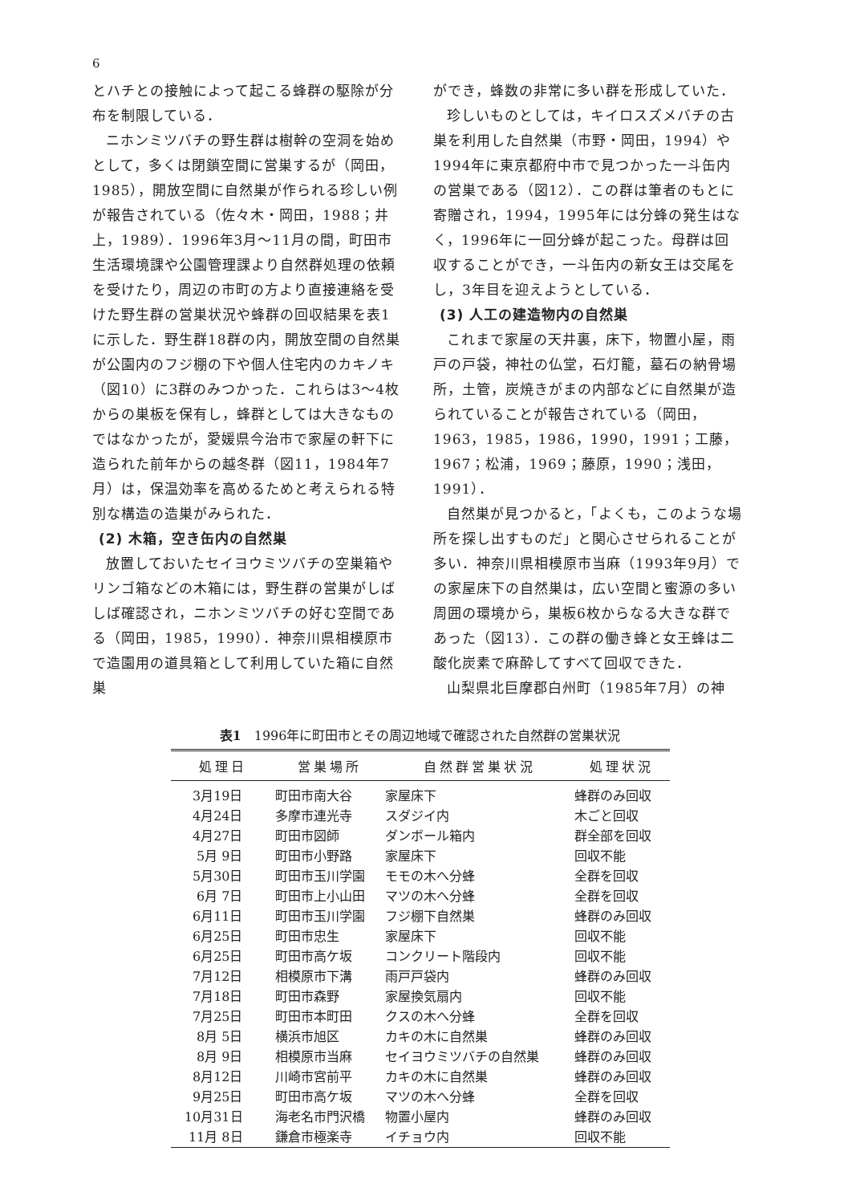6
とハチとの接触によって起こる蜂群の駆除が分布を制限している．
ニホンミツバチの野生群は樹幹の空洞を始めとして，多くは閉鎖空間に営巣するが（岡田，1985），開放空間に自然巣が作られる珍しい例が報告されている（佐々木・岡田，1988；井上，1989）．1996年3月～11月の間，町田市生活環境課や公園管理課より自然群処理の依頼を受けたり，周辺の市町の方より直接連絡を受けた野生群の営巣状況や蜂群の回収結果を表1に示した．野生群18群の内，開放空間の自然巣が公園内のフジ棚の下や個人住宅内のカキノキ（図10）に3群のみつかった．これらは3～4枚からの巣板を保有し，蜂群としては大きなものではなかったが，愛媛県今治市で家屋の軒下に造られた前年からの越冬群（図11，1984年7月）は，保温効率を高めるためと考えられる特別な構造の造巣がみられた．
(2) 木箱，空き缶内の自然巣
放置しておいたセイヨウミツバチの空巣箱やリンゴ箱などの木箱には，野生群の営巣がしばしば確認され，ニホンミツバチの好む空間である（岡田，1985，1990）．神奈川県相模原市で造園用の道具箱として利用していた箱に自然巣
ができ，蜂数の非常に多い群を形成していた．
珍しいものとしては，キイロスズメバチの古巣を利用した自然巣（市野・岡田，1994）や1994年に東京都府中市で見つかった一斗缶内の営巣である（図12）．この群は筆者のもとに寄贈され，1994，1995年には分蜂の発生はなく，1996年に一回分蜂が起こった。母群は回収することができ，一斗缶内の新女王は交尾をし，3年目を迎えようとしている．
(3) 人工の建造物内の自然巣
これまで家屋の天井裏，床下，物置小屋，雨戸の戸袋，神社の仏堂，石灯籠，墓石の納骨場所，土管，炭焼きがまの内部などに自然巣が造られていることが報告されている（岡田，1963，1985，1986，1990，1991；工藤，1967；松浦，1969；藤原，1990；浅田，1991）．
自然巣が見つかると，「よくも，このような場所を探し出すものだ」と関心させられることが多い．神奈川県相模原市当麻（1993年9月）での家屋床下の自然巣は，広い空間と蜜源の多い周囲の環境から，巣板6枚からなる大きな群であった（図13）．この群の働き蜂と女王蜂は二酸化炭素で麻酔してすべて回収できた．
山梨県北巨摩郡白州町（1985年7月）の神
表1　1996年に町田市とその周辺地域で確認された自然群の営巣状況
| 処理日 | 営巣場所 | 自然群営巣状況 | 処理状況 |
| --- | --- | --- | --- |
| 3月19日 | 町田市南大谷 | 家屋床下 | 蜂群のみ回収 |
| 4月24日 | 多摩市連光寺 | スダジイ内 | 木ごと回収 |
| 4月27日 | 町田市図師 | ダンボール箱内 | 群全部を回収 |
| 5月 9日 | 町田市小野路 | 家屋床下 | 回収不能 |
| 5月30日 | 町田市玉川学園 | モモの木へ分蜂 | 全群を回収 |
| 6月 7日 | 町田市上小山田 | マツの木へ分蜂 | 全群を回収 |
| 6月11日 | 町田市玉川学園 | フジ棚下自然巣 | 蜂群のみ回収 |
| 6月25日 | 町田市忠生 | 家屋床下 | 回収不能 |
| 6月25日 | 町田市高ケ坂 | コンクリート階段内 | 回収不能 |
| 7月12日 | 相模原市下溝 | 雨戸戸袋内 | 蜂群のみ回収 |
| 7月18日 | 町田市森野 | 家屋換気扇内 | 回収不能 |
| 7月25日 | 町田市本町田 | クスの木へ分蜂 | 全群を回収 |
| 8月 5日 | 横浜市旭区 | カキの木に自然巣 | 蜂群のみ回収 |
| 8月 9日 | 相模原市当麻 | セイヨウミツバチの自然巣 | 蜂群のみ回収 |
| 8月12日 | 川崎市宮前平 | カキの木に自然巣 | 蜂群のみ回収 |
| 9月25日 | 町田市高ケ坂 | マツの木へ分蜂 | 全群を回収 |
| 10月31日 | 海老名市門沢橋 | 物置小屋内 | 蜂群のみ回収 |
| 11月 8日 | 鎌倉市極楽寺 | イチョウ内 | 回収不能 |